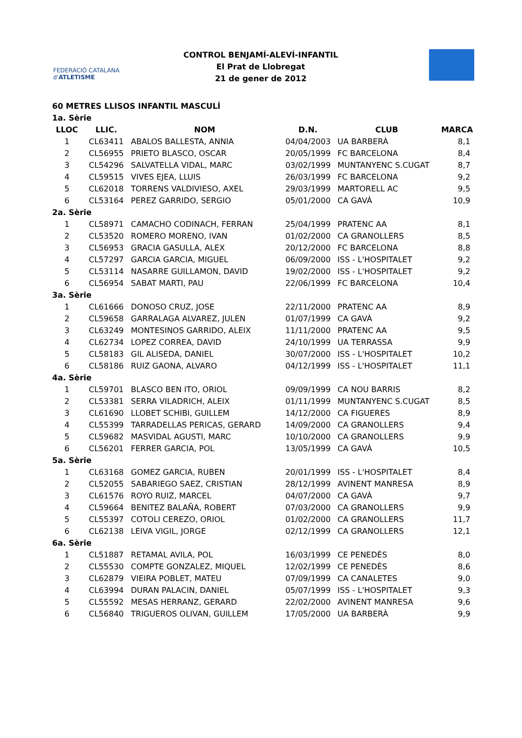FEDERACIÓ CATALANA d'ATLETISME
CONTROL BENJAMÍ-ALEVÍ-INFANTIL
El Prat de Llobregat
21 de gener de 2012
60 METRES LLISOS INFANTIL MASCULÍ
| 1a. Sèrie | | | | | |
| LLOC | LLIC. | NOM | D.N. | CLUB | MARCA |
| 1 | CL63411 | ABALOS BALLESTA, ANNIA | 04/04/2003 | UA BARBERÀ | 8,1 |
| 2 | CL56955 | PRIETO BLASCO, OSCAR | 20/05/1999 | FC BARCELONA | 8,4 |
| 3 | CL54296 | SALVATELLA VIDAL, MARC | 03/02/1999 | MUNTANYENC S.CUGAT | 8,7 |
| 4 | CL59515 | VIVES EJEA, LLUIS | 26/03/1999 | FC BARCELONA | 9,2 |
| 5 | CL62018 | TORRENS VALDIVIESO, AXEL | 29/03/1999 | MARTORELL AC | 9,5 |
| 6 | CL53164 | PEREZ GARRIDO, SERGIO | 05/01/2000 | CA GAVÀ | 10,9 |
| 2a. Sèrie | | | | | |
| 1 | CL58971 | CAMACHO CODINACH, FERRAN | 25/04/1999 | PRATENC AA | 8,1 |
| 2 | CL53520 | ROMERO MORENO, IVAN | 01/02/2000 | CA GRANOLLERS | 8,5 |
| 3 | CL56953 | GRACIA GASULLA, ALEX | 20/12/2000 | FC BARCELONA | 8,8 |
| 4 | CL57297 | GARCIA GARCIA, MIGUEL | 06/09/2000 | ISS - L'HOSPITALET | 9,2 |
| 5 | CL53114 | NASARRE GUILLAMON, DAVID | 19/02/2000 | ISS - L'HOSPITALET | 9,2 |
| 6 | CL56954 | SABAT MARTI, PAU | 22/06/1999 | FC BARCELONA | 10,4 |
| 3a. Sèrie | | | | | |
| 1 | CL61666 | DONOSO CRUZ, JOSE | 22/11/2000 | PRATENC AA | 8,9 |
| 2 | CL59658 | GARRALAGA ALVAREZ, JULEN | 01/07/1999 | CA GAVÀ | 9,2 |
| 3 | CL63249 | MONTESINOS GARRIDO, ALEIX | 11/11/2000 | PRATENC AA | 9,5 |
| 4 | CL62734 | LOPEZ CORREA, DAVID | 24/10/1999 | UA TERRASSA | 9,9 |
| 5 | CL58183 | GIL ALISEDA, DANIEL | 30/07/2000 | ISS - L'HOSPITALET | 10,2 |
| 6 | CL58186 | RUIZ GAONA, ALVARO | 04/12/1999 | ISS - L'HOSPITALET | 11,1 |
| 4a. Sèrie | | | | | |
| 1 | CL59701 | BLASCO BEN ITO, ORIOL | 09/09/1999 | CA NOU BARRIS | 8,2 |
| 2 | CL53381 | SERRA VILADRICH, ALEIX | 01/11/1999 | MUNTANYENC S.CUGAT | 8,5 |
| 3 | CL61690 | LLOBET SCHIBI, GUILLEM | 14/12/2000 | CA FIGUERES | 8,9 |
| 4 | CL55399 | TARRADELLAS PERICAS, GERARD | 14/09/2000 | CA GRANOLLERS | 9,4 |
| 5 | CL59682 | MASVIDAL AGUSTI, MARC | 10/10/2000 | CA GRANOLLERS | 9,9 |
| 6 | CL56201 | FERRER GARCIA, POL | 13/05/1999 | CA GAVÀ | 10,5 |
| 5a. Sèrie | | | | | |
| 1 | CL63168 | GOMEZ GARCIA, RUBEN | 20/01/1999 | ISS - L'HOSPITALET | 8,4 |
| 2 | CL52055 | SABARIEGO SAEZ, CRISTIAN | 28/12/1999 | AVINENT MANRESA | 8,9 |
| 3 | CL61576 | ROYO RUIZ, MARCEL | 04/07/2000 | CA GAVÀ | 9,7 |
| 4 | CL59664 | BENITEZ BALAÑA, ROBERT | 07/03/2000 | CA GRANOLLERS | 9,9 |
| 5 | CL55397 | COTOLI CEREZO, ORIOL | 01/02/2000 | CA GRANOLLERS | 11,7 |
| 6 | CL62138 | LEIVA VIGIL, JORGE | 02/12/1999 | CA GRANOLLERS | 12,1 |
| 6a. Sèrie | | | | | |
| 1 | CL51887 | RETAMAL AVILA, POL | 16/03/1999 | CE PENEDÈS | 8,0 |
| 2 | CL55530 | COMPTE GONZALEZ, MIQUEL | 12/02/1999 | CE PENEDÈS | 8,6 |
| 3 | CL62879 | VIEIRA POBLET, MATEU | 07/09/1999 | CA CANALETES | 9,0 |
| 4 | CL63994 | DURAN PALACIN, DANIEL | 05/07/1999 | ISS - L'HOSPITALET | 9,3 |
| 5 | CL55592 | MESAS HERRANZ, GERARD | 22/02/2000 | AVINENT MANRESA | 9,6 |
| 6 | CL56840 | TRIGUEROS OLIVAN, GUILLEM | 17/05/2000 | UA BARBERÀ | 9,9 |